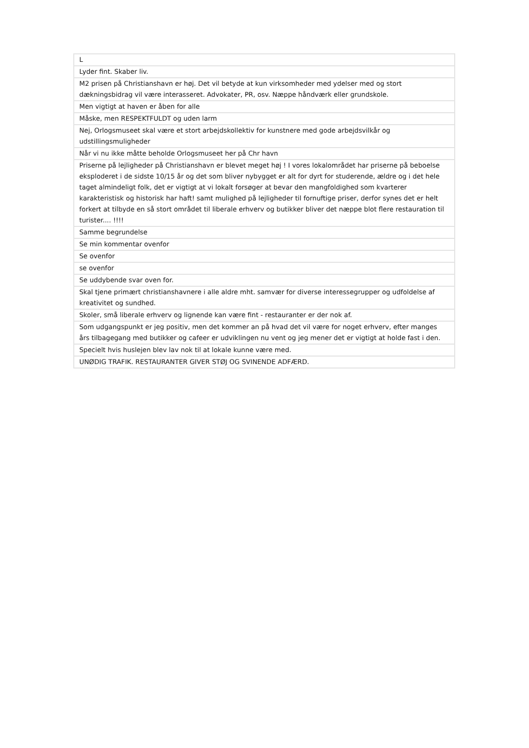| L |
| Lyder fint. Skaber liv. |
| M2 prisen på Christianshavn er høj. Det vil betyde at kun virksomheder med ydelser med og stort dækningsbidrag vil være interasseret. Advokater, PR, osv. Næppe håndværk eller grundskole. |
| Men vigtigt at haven er åben for alle |
| Måske, men RESPEKTFULDT og uden larm |
| Nej, Orlogsmuseet skal være et stort arbejdskollektiv for kunstnere med gode arbejdsvilkår og udstillingsmuligheder |
| Når vi nu ikke måtte beholde Orlogsmuseet her på Chr havn |
| Priserne på lejligheder på Christianshavn er blevet meget høj ! I vores lokalområdet har priserne på beboelse eksploderet i de sidste 10/15 år og det som bliver nybygget er alt for dyrt for studerende, ældre og i det hele taget almindeligt folk, det er vigtigt at vi lokalt forsøger at bevar den mangfoldighed som kvarterer karakteristisk og historisk har haft! samt mulighed på lejligheder til fornuftige priser, derfor synes det er helt forkert at tilbyde en så stort området til liberale erhverv og butikker bliver det næppe blot flere restauration til turister.... !!!! |
| Samme begrundelse |
| Se min kommentar ovenfor |
| Se ovenfor |
| se ovenfor |
| Se uddybende svar oven for. |
| Skal tjene primært christianshavnere i alle aldre mht. samvær for diverse interessegrupper og udfoldelse af kreativitet og sundhed. |
| Skoler, små liberale erhverv og lignende kan være fint - restauranter er der nok af. |
| Som udgangspunkt er jeg positiv, men det kommer an på hvad det vil være for noget erhverv, efter manges års tilbagegang med butikker og cafeer er udviklingen nu vent og jeg mener det er vigtigt at holde fast i den. |
| Specielt hvis huslejen blev lav nok til at lokale kunne være med. |
| UNØDIG TRAFIK. RESTAURANTER GIVER STØJ OG SVINENDE ADFÆRD. |